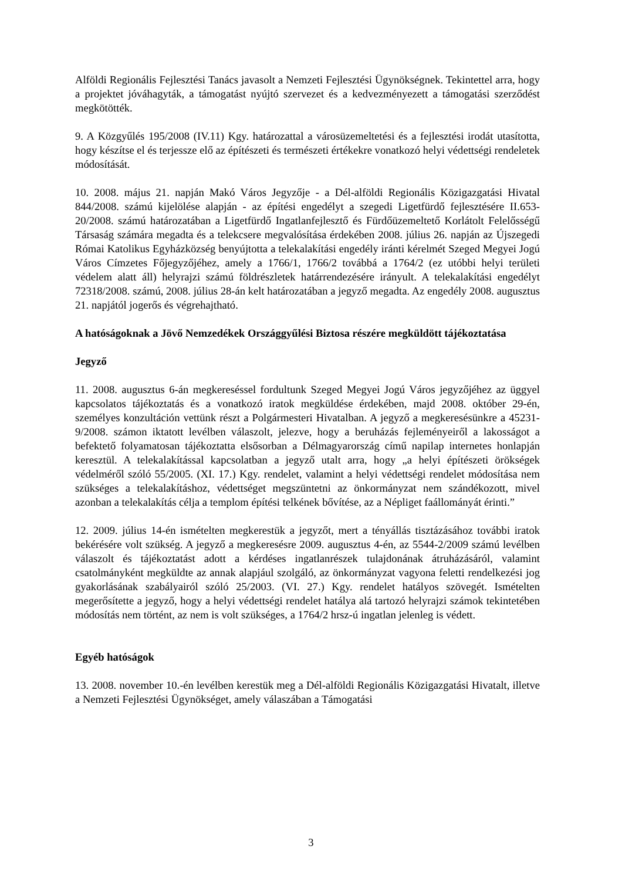Alföldi Regionális Fejlesztési Tanács javasolt a Nemzeti Fejlesztési Ügynökségnek. Tekintettel arra, hogy a projektet jóváhagyták, a támogatást nyújtó szervezet és a kedvezményezett a támogatási szerződést megkötötték.
9. A Közgyűlés 195/2008 (IV.11) Kgy. határozattal a városüzemeltetési és a fejlesztési irodát utasította, hogy készítse el és terjessze elő az építészeti és természeti értékekre vonatkozó helyi védettségi rendeletek módosítását.
10. 2008. május 21. napján Makó Város Jegyzője - a Dél-alföldi Regionális Közigazgatási Hivatal 844/2008. számú kijelölése alapján - az építési engedélyt a szegedi Ligetfürdő fejlesztésére II.653-20/2008. számú határozatában a Ligetfürdő Ingatlanfejlesztő és Fürdőüzemeltető Korlátolt Felelősségű Társaság számára megadta és a telekcsere megvalósítása érdekében 2008. július 26. napján az Újszegedi Római Katolikus Egyházközség benyújtotta a telekalakítási engedély iránti kérelmét Szeged Megyei Jogú Város Címzetes Főjegyzőjéhez, amely a 1766/1, 1766/2 továbbá a 1764/2 (ez utóbbi helyi területi védelem alatt áll) helyrajzi számú földrészletek határrendezésére irányult. A telekalakítási engedélyt 72318/2008. számú, 2008. július 28-án kelt határozatában a jegyző megadta. Az engedély 2008. augusztus 21. napjától jogerős és végrehajtható.
A hatóságoknak a Jövő Nemzedékek Országgyűlési Biztosa részére megküldött tájékoztatása
Jegyző
11. 2008. augusztus 6-án megkereséssel fordultunk Szeged Megyei Jogú Város jegyzőjéhez az üggyel kapcsolatos tájékoztatás és a vonatkozó iratok megküldése érdekében, majd 2008. október 29-én, személyes konzultáción vettünk részt a Polgármesteri Hivatalban. A jegyző a megkeresésünkre a 45231-9/2008. számon iktatott levélben válaszolt, jelezve, hogy a beruházás fejleményeiről a lakosságot a befektető folyamatosan tájékoztatta elsősorban a Délmagyarország című napilap internetes honlapján keresztül. A telekalakítással kapcsolatban a jegyző utalt arra, hogy „a helyi építészeti örökségek védelméről szóló 55/2005. (XI. 17.) Kgy. rendelet, valamint a helyi védettségi rendelet módosítása nem szükséges a telekalakításhoz, védettséget megszüntetni az önkormányzat nem szándékozott, mivel azonban a telekalakítás célja a templom építési telkének bővítése, az a Népliget faállományát érinti.”
12. 2009. július 14-én ismételten megkerestük a jegyzőt, mert a tényállás tisztázásához további iratok bekérésére volt szükség. A jegyző a megkeresésre 2009. augusztus 4-én, az 5544-2/2009 számú levélben válaszolt és tájékoztatást adott a kérdéses ingatlanrészek tulajdonának átruházásáról, valamint csatolmányként megküldte az annak alapjául szolgáló, az önkormányzat vagyona feletti rendelkezési jog gyakorlásának szabályairól szóló 25/2003. (VI. 27.) Kgy. rendelet hatályos szövegét. Ismételten megerősítette a jegyző, hogy a helyi védettségi rendelet hatálya alá tartozó helyrajzi számok tekintetében módosítás nem történt, az nem is volt szükséges, a 1764/2 hrsz-ú ingatlan jelenleg is védett.
Egyéb hatóságok
13. 2008. november 10.-én levélben kerestük meg a Dél-alföldi Regionális Közigazgatási Hivatalt, illetve a Nemzeti Fejlesztési Ügynökséget, amely válaszában a Támogatási
3